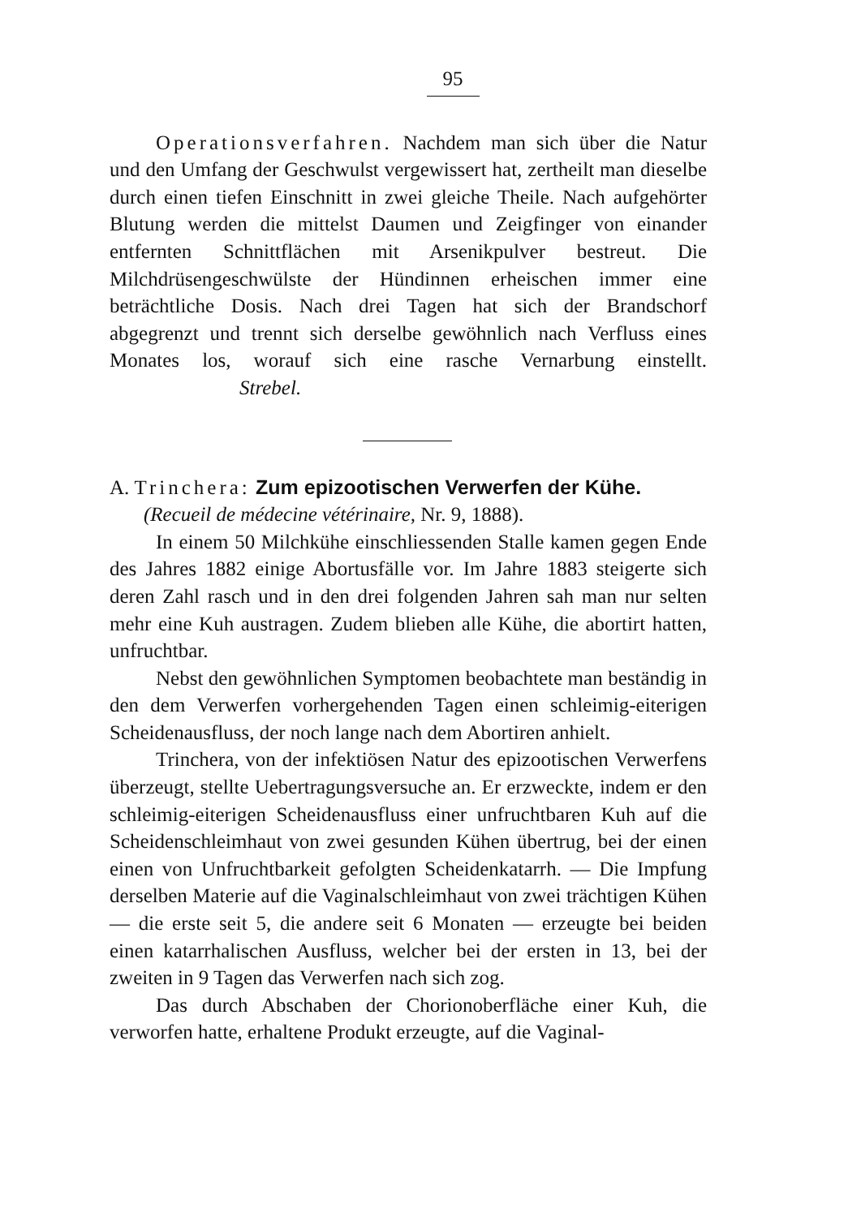95
Operationsverfahren. Nachdem man sich über die Natur und den Umfang der Geschwulst vergewissert hat, zertheilt man dieselbe durch einen tiefen Einschnitt in zwei gleiche Theile. Nach aufgehörter Blutung werden die mittelst Daumen und Zeigfinger von einander entfernten Schnittflächen mit Arsenikpulver bestreut. Die Milchdrüsengeschwülste der Hündinnen erheischen immer eine beträchtliche Dosis. Nach drei Tagen hat sich der Brandschorf abgegrenzt und trennt sich derselbe gewöhnlich nach Verfluss eines Monates los, worauf sich eine rasche Vernarbung einstellt. Strebel.
A. Trinchera: Zum epizootischen Verwerfen der Kühe.
(Recueil de médecine vétérinaire, Nr. 9, 1888).
In einem 50 Milchkühe einschliessenden Stalle kamen gegen Ende des Jahres 1882 einige Abortusfälle vor. Im Jahre 1883 steigerte sich deren Zahl rasch und in den drei folgenden Jahren sah man nur selten mehr eine Kuh austragen. Zudem blieben alle Kühe, die abortirt hatten, unfruchtbar.
Nebst den gewöhnlichen Symptomen beobachtete man beständig in den dem Verwerfen vorhergehenden Tagen einen schleimig-eiterigen Scheidenausfluss, der noch lange nach dem Abortiren anhielt.
Trinchera, von der infektiösen Natur des epizootischen Verwerfens überzeugt, stellte Uebertragungsversuche an. Er erzweckte, indem er den schleimig-eiterigen Scheidenausfluss einer unfruchtbaren Kuh auf die Scheidenschleimhaut von zwei gesunden Kühen übertrug, bei der einen einen von Unfruchtbarkeit gefolgten Scheidenkatarrh. — Die Impfung derselben Materie auf die Vaginalschleimhaut von zwei trächtigen Kühen — die erste seit 5, die andere seit 6 Monaten — erzeugte bei beiden einen katarrhalischen Ausfluss, welcher bei der ersten in 13, bei der zweiten in 9 Tagen das Verwerfen nach sich zog.
Das durch Abschaben der Chorionoberfläche einer Kuh, die verworfen hatte, erhaltene Produkt erzeugte, auf die Vaginal-